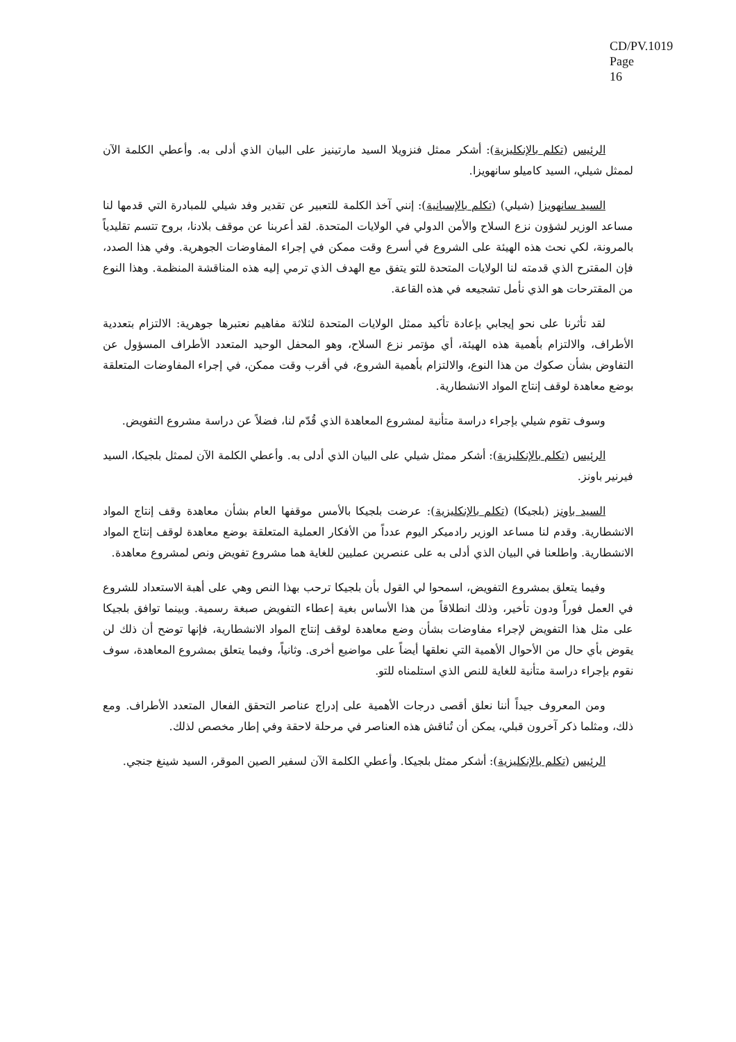CD/PV.1019
Page 16
الرئيس (تكلم بالإنكليزية): أشكر ممثل فنزويلا السيد مارتينيز على البيان الذي أدلى به. وأعطي الكلمة الآن لممثل شيلي، السيد كاميلو سانهويزا.
السيد سانهويزا (شيلي) (تكلم بالإسبانية): إنني آخذ الكلمة للتعبير عن تقدير وفد شيلي للمبادرة التي قدمها لنا مساعد الوزير لشؤون نزع السلاح والأمن الدولي في الولايات المتحدة. لقد أعربنا عن موقف بلادنا، بروح تتسم تقليدياً بالمرونة، لكي نحث هذه الهيئة على الشروع في أسرع وقت ممكن في إجراء المفاوضات الجوهرية. وفي هذا الصدد، فإن المقترح الذي قدمته لنا الولايات المتحدة للتو يتفق مع الهدف الذي ترمي إليه هذه المناقشة المنظمة. وهذا النوع من المقترحات هو الذي نأمل تشجيعه في هذه القاعة.
لقد تأثرنا على نحو إيجابي بإعادة تأكيد ممثل الولايات المتحدة لثلاثة مفاهيم نعتبرها جوهرية: الالتزام بتعددية الأطراف، والالتزام بأهمية هذه الهيئة، أي مؤتمر نزع السلاح، وهو المحفل الوحيد المتعدد الأطراف المسؤول عن التفاوض بشأن صكوك من هذا النوع، والالتزام بأهمية الشروع، في أقرب وقت ممكن، في إجراء المفاوضات المتعلقة بوضع معاهدة لوقف إنتاج المواد الانشطارية.
وسوف تقوم شيلي بإجراء دراسة متأنية لمشروع المعاهدة الذي قُدّم لنا، فضلاً عن دراسة مشروع التفويض.
الرئيس (تكلم بالإنكليزية): أشكر ممثل شيلي على البيان الذي أدلى به. وأعطي الكلمة الآن لممثل بلجيكا، السيد فيرنير باونز.
السيد باونز (بلجيكا) (تكلم بالإنكليزية): عرضت بلجيكا بالأمس موقفها العام بشأن معاهدة وقف إنتاج المواد الانشطارية. وقدم لنا مساعد الوزير رادميكر اليوم عدداً من الأفكار العملية المتعلقة بوضع معاهدة لوقف إنتاج المواد الانشطارية. واطلعنا في البيان الذي أدلى به على عنصرين عمليين للغاية هما مشروع تفويض ونص لمشروع معاهدة.
وفيما يتعلق بمشروع التفويض، اسمحوا لي القول بأن بلجيكا ترحب بهذا النص وهي على أهبة الاستعداد للشروع في العمل فوراً ودون تأخير، وذلك انطلاقاً من هذا الأساس بغية إعطاء التفويض صبغة رسمية. وبينما توافق بلجيكا على مثل هذا التفويض لإجراء مفاوضات بشأن وضع معاهدة لوقف إنتاج المواد الانشطارية، فإنها توضح أن ذلك لن يقوض بأي حال من الأحوال الأهمية التي نعلقها أيضاً على مواضيع أخرى. وثانياً، وفيما يتعلق بمشروع المعاهدة، سوف نقوم بإجراء دراسة متأنية للغاية للنص الذي استلمناه للتو.
ومن المعروف جيداً أننا نعلق أقصى درجات الأهمية على إدراج عناصر التحقق الفعال المتعدد الأطراف. ومع ذلك، ومثلما ذكر آخرون قبلي، يمكن أن تُناقش هذه العناصر في مرحلة لاحقة وفي إطار مخصص لذلك.
الرئيس (تكلم بالإنكليزية): أشكر ممثل بلجيكا. وأعطي الكلمة الآن لسفير الصين الموقر، السيد شينغ جنجي.